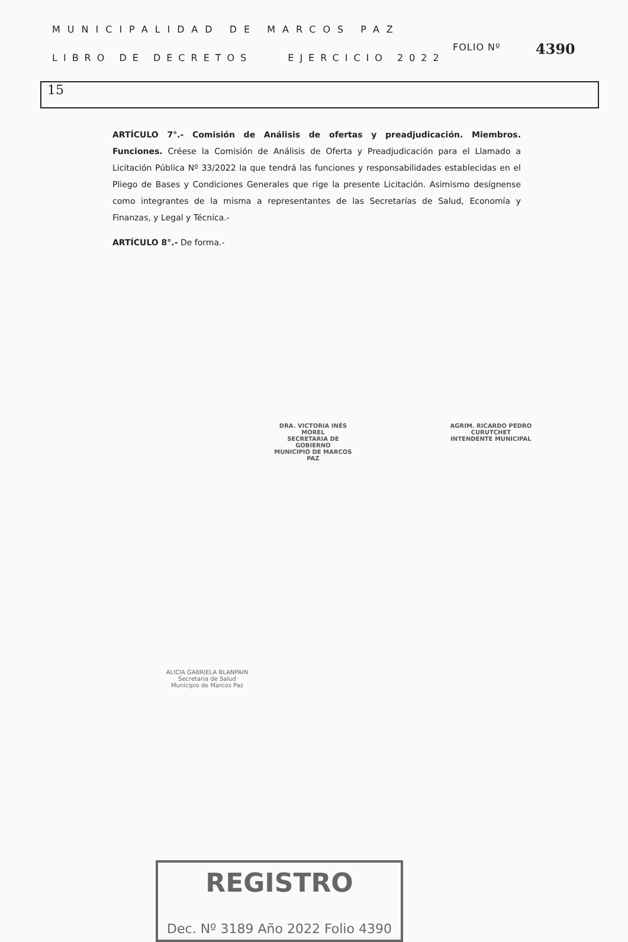MUNICIPALIDAD DE MARCOS PAZ
FOLIO Nº 4390
LIBRO DE DECRETOS EJERCICIO 2022
15
ARTÍCULO 7°.- Comisión de Análisis de ofertas y preadjudicación. Miembros. Funciones. Créese la Comisión de Análisis de Oferta y Preadjudicación para el Llamado a Licitación Pública Nº 33/2022 la que tendrá las funciones y responsabilidades establecidas en el Pliego de Bases y Condiciones Generales que rige la presente Licitación. Asimismo desígnense como integrantes de la misma a representantes de las Secretarías de Salud, Economía y Finanzas, y Legal y Técnica.-
ARTÍCULO 8°.- De forma.-
DRA. VICTORIA INÉS MOREL
SECRETARIA DE GOBIERNO
MUNICIPIO DE MARCOS PAZ
AGRIM. RICARDO PEDRO CURUTCHET
INTENDENTE MUNICIPAL
ALICIA GABRIELA BLANPAIN
Secretaria de Salud
Municipio de Marcos Paz
REGISTRO
Dec. Nº 3189 Año 2022 Folio 4390